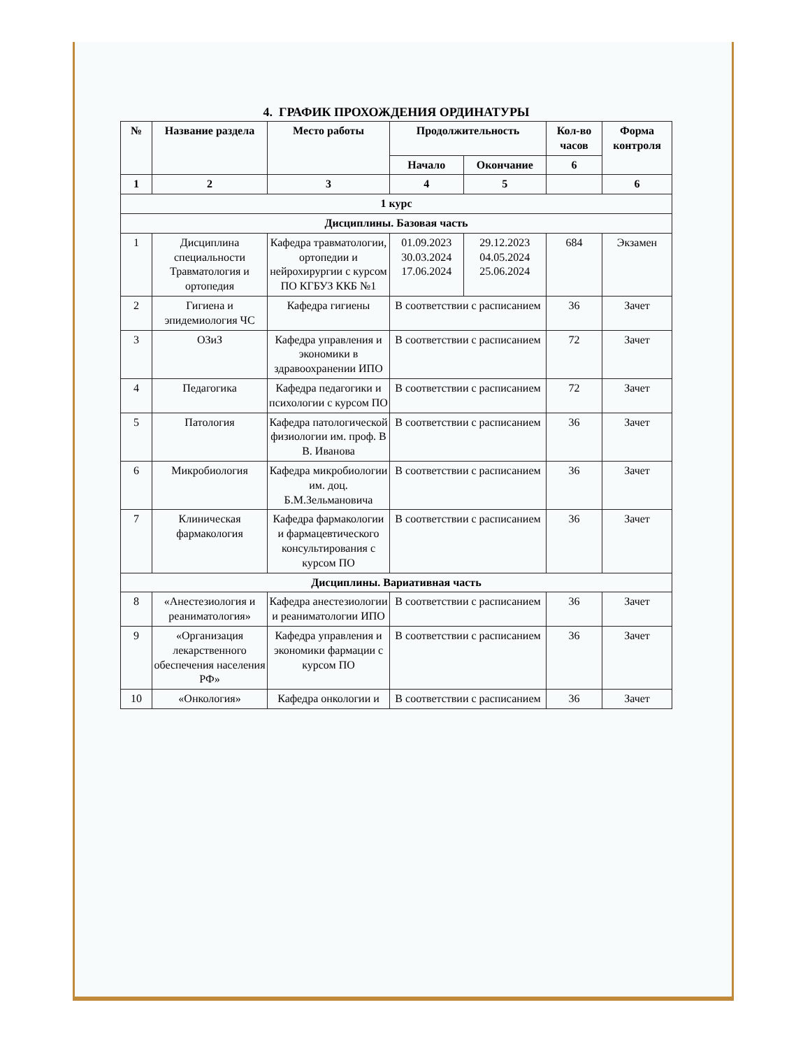4. ГРАФИК ПРОХОЖДЕНИЯ ОРДИНАТУРЫ
| № | Название раздела | Место работы | Продолжительность | | Кол-во часов | Форма контроля |
| --- | --- | --- | --- | --- | --- | --- |
| | | | Начало | Окончание | 6 | |
| 1 | 2 | 3 | 4 | 5 | | 6 |
| 1 курс | | | | | | |
| Дисциплины. Базовая часть | | | | | | |
| 1 | Дисциплина специальности Травматология и ортопедия | Кафедра травматологии, ортопедии и нейрохирургии с курсом ПО КГБУЗ ККБ №1 | 01.09.2023 30.03.2024 17.06.2024 | 29.12.2023 04.05.2024 25.06.2024 | 684 | Экзамен |
| 2 | Гигиена и эпидемиология ЧС | Кафедра гигиены | В соответствии с расписанием | | 36 | Зачет |
| 3 | ОЗиЗ | Кафедра управления и экономики в здравоохранении ИПО | В соответствии с расписанием | | 72 | Зачет |
| 4 | Педагогика | Кафедра педагогики и психологии с курсом ПО | В соответствии с расписанием | | 72 | Зачет |
| 5 | Патология | Кафедра патологической физиологии им. проф. В В. Иванова | В соответствии с расписанием | | 36 | Зачет |
| 6 | Микробиология | Кафедра микробиологии им. доц. Б.М.Зельмановича | В соответствии с расписанием | | 36 | Зачет |
| 7 | Клиническая фармакология | Кафедра фармакологии и фармацевтического консультирования с курсом ПО | В соответствии с расписанием | | 36 | Зачет |
| Дисциплины. Вариативная часть | | | | | | |
| 8 | «Анестезиология и реаниматология» | Кафедра анестезиологии и реаниматологии ИПО | В соответствии с расписанием | | 36 | Зачет |
| 9 | «Организация лекарственного обеспечения населения РФ» | Кафедра управления и экономики фармации с курсом ПО | В соответствии с расписанием | | 36 | Зачет |
| 10 | «Онкология» | Кафедра онкологии и | В соответствии с расписанием | | 36 | Зачет |